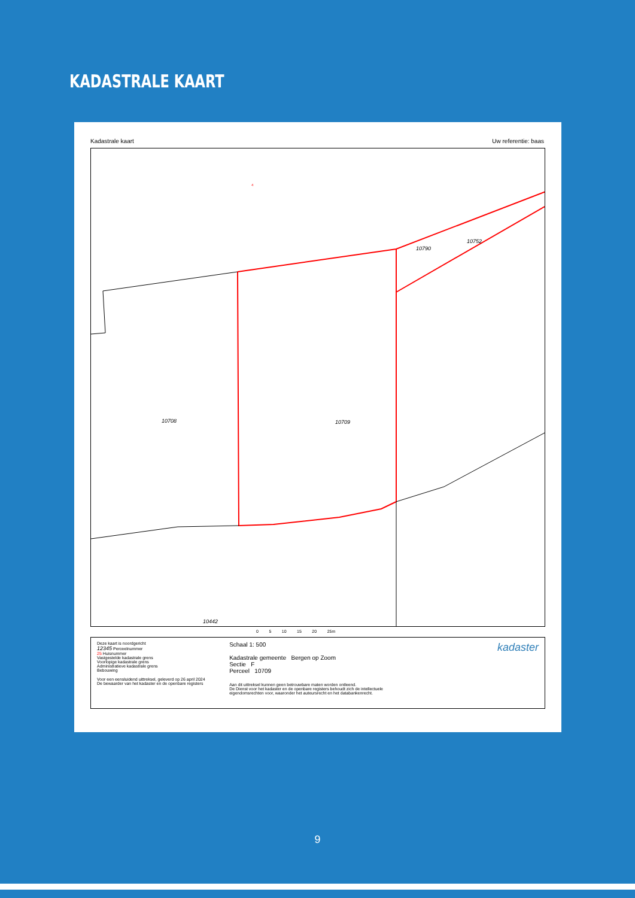KADASTRALE KAART
Kadastrale kaart Uw referentie: baas
10708 10709
10790
10752
4
10442
0 5 10 15 20 25m
Deze kaart is noordgericht
12345 Perceelnummer
25 Huisnummer
Vastgestelde kadastrale grens
Voorlopige kadastrale grens
Administratieve kadastrale grens
Bebouwing
Voor een eensluidend uittreksel, geleverd op 26 april 2024
De bewaarder van het kadaster en de openbare registers
Schaal 1: 500
Kadastrale gemeente Bergen op Zoom
Sectie F
Perceel 10709
Aan dit uittreksel kunnen geen betrouwbare maten worden ontleend.
De Dienst voor het kadaster en de openbare registers behoudt zich de intellectuele eigendomsrechten voor, waaronder het auteursrecht en het databankenrecht.
kadaster
9